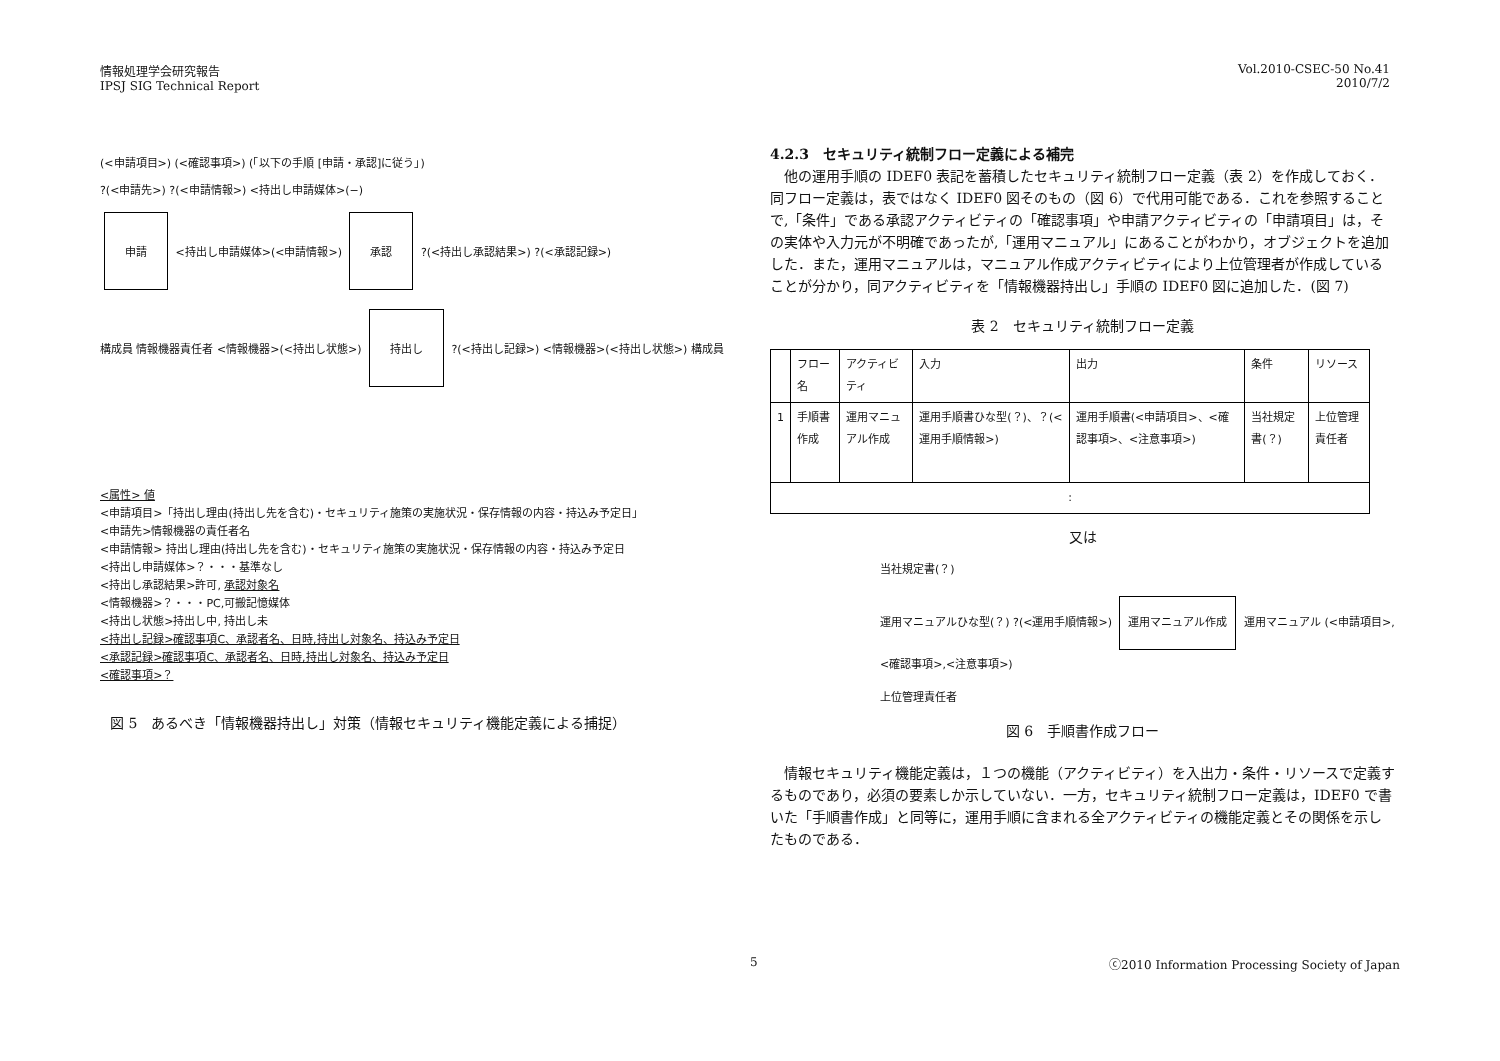情報処理学会研究報告
IPSJ SIG Technical Report
Vol.2010-CSEC-50 No.41
2010/7/2
(<申請項目>) (<確認事項>) (「以下の手順 [申請・承認]に従う」)
?(<申請先>) ?(<申請情報>) <持出し申請媒体>(−)
申請 <持出し申請媒体>(<申請情報>) 承認 ?(<持出し承認結果>) ?(<承認記録>)
構成員 情報機器責任者 <情報機器>(<持出し状態>) 持出し ?(<持出し記録>) <情報機器>(<持出し状態>) 構成員
<属性> 値
<申請項目>「持出し理由(持出し先を含む)・セキュリティ施策の実施状況・保存情報の内容・持込み予定日」
<申請先>情報機器の責任者名
<申請情報> 持出し理由(持出し先を含む)・セキュリティ施策の実施状況・保存情報の内容・持込み予定日
<持出し申請媒体>？・・・基準なし
<持出し承認結果>許可, 承認対象名
<情報機器>？・・・PC,可搬記憶媒体
<持出し状態>持出し中, 持出し未
<持出し記録>確認事項C、承認者名、日時,持出し対象名、持込み予定日
<承認記録>確認事項C、承認者名、日時,持出し対象名、持込み予定日
<確認事項>？
図 5　あるべき「情報機器持出し」対策（情報セキュリティ機能定義による捕捉）
4.2.3　セキュリティ統制フロー定義による補完
　他の運用手順の IDEF0 表記を蓄積したセキュリティ統制フロー定義（表 2）を作成しておく．同フロー定義は，表ではなく IDEF0 図そのもの（図 6）で代用可能である．これを参照することで,「条件」である承認アクティビティの「確認事項」や申請アクティビティの「申請項目」は，その実体や入力元が不明確であったが,「運用マニュアル」にあることがわかり，オブジェクトを追加した．また，運用マニュアルは，マニュアル作成アクティビティにより上位管理者が作成していることが分かり，同アクティビティを「情報機器持出し」手順の IDEF0 図に追加した．(図 7)
表 2　セキュリティ統制フロー定義
| | フロー名 | アクティビティ | 入力 | 出力 | 条件 | リソース |
| --- | --- | --- | --- | --- | --- | --- |
| 1 | 手順書作成 | 運用マニュアル作成 | 運用手順書ひな型(？)、？(<運用手順情報>) | 運用手順書(<申請項目>、<確認事項>、<注意事項>) | 当社規定書(？) | 上位管理責任者 |
| : | | | | | | |
又は
当社規定書(？)
運用マニュアルひな型(？) ?(<運用手順情報>) 運用マニュアル作成 運用マニュアル (<申請項目>,<確認事項>,<注意事項>)
上位管理責任者
図 6　手順書作成フロー
　情報セキュリティ機能定義は，１つの機能（アクティビティ）を入出力・条件・リソースで定義するものであり，必須の要素しか示していない．一方，セキュリティ統制フロー定義は，IDEF0 で書いた「手順書作成」と同等に，運用手順に含まれる全アクティビティの機能定義とその関係を示したものである．
5 ⓒ2010 Information Processing Society of Japan